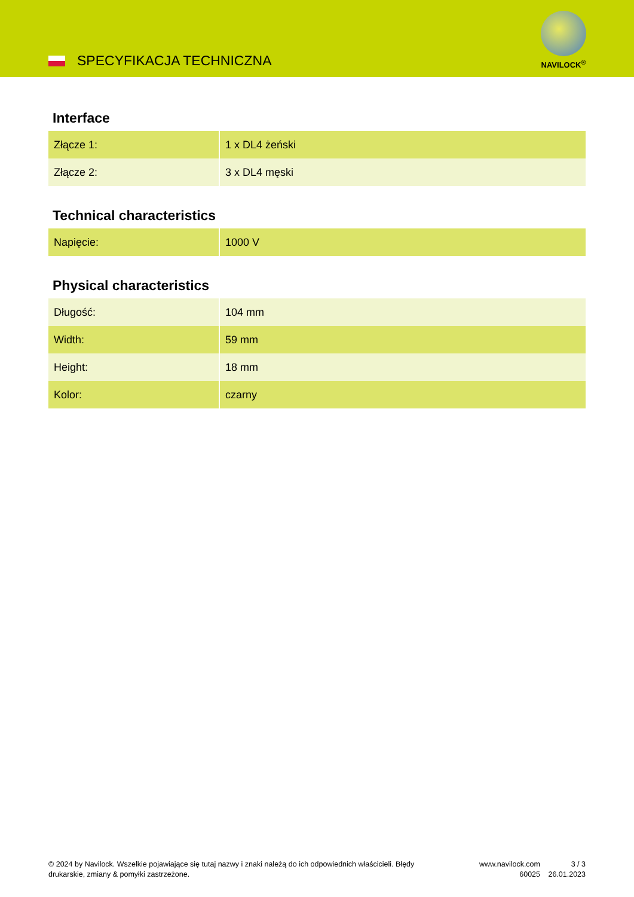SPECYFIKACJA TECHNICZNA
NAVILOCK<sup>®</sup>
Interface
| Złącze 1: | 1 x DL4 żeński |
| Złącze 2: | 3 x DL4 męski |
Technical characteristics
| Napięcie: | 1000 V |
Physical characteristics
| Długość: | 104 mm |
| Width: | 59 mm |
| Height: | 18 mm |
| Kolor: | czarny |
© 2024 by Navilock. Wszelkie pojawiające się tutaj nazwy i znaki należą do ich odpowiednich właścicieli. Błędy drukarskie, zmiany & pomyłki zastrzeżone.
www.navilock.com
60025
3 / 3
26.01.2023